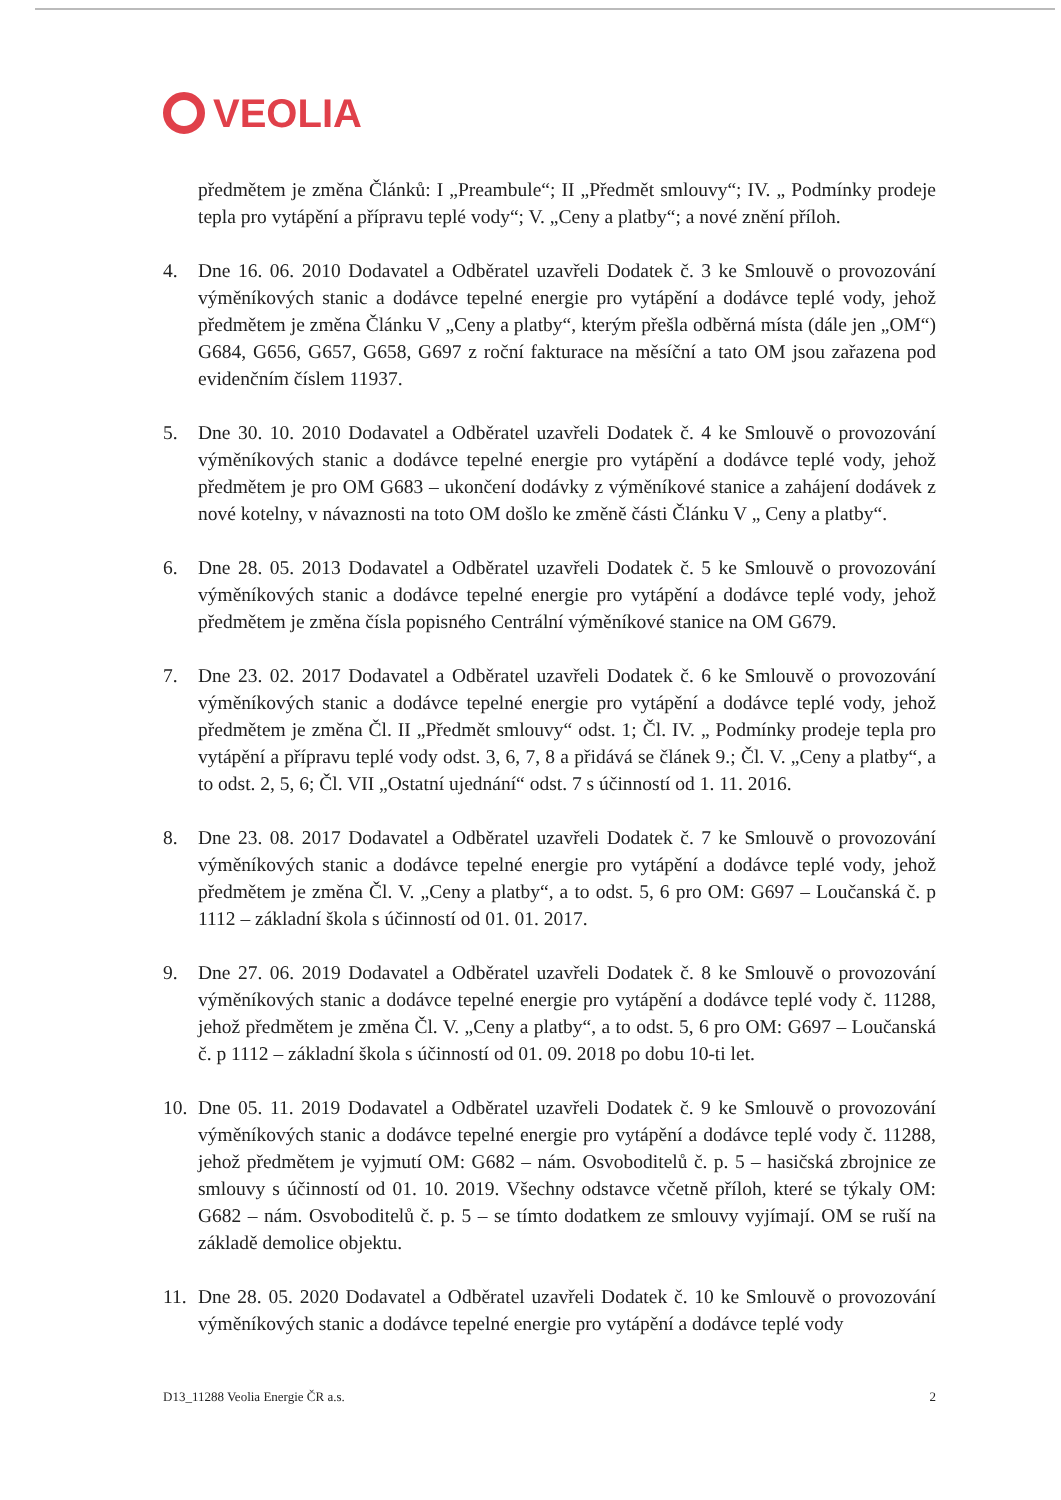VEOLIA
předmětem je změna Článků: I „Preambule“; II „Předmět smlouvy“; IV. „ Podmínky prodeje tepla pro vytápění a přípravu teplé vody“; V. „Ceny a platby“; a nové znění příloh.
4. Dne 16. 06. 2010 Dodavatel a Odběratel uzavřeli Dodatek č. 3 ke Smlouvě o provozování výměníkových stanic a dodávce tepelné energie pro vytápění a dodávce teplé vody, jehož předmětem je změna Článku V „Ceny a platby“, kterým přešla odběrná místa (dále jen „OM“) G684, G656, G657, G658, G697 z roční fakturace na měsíční a tato OM jsou zařazena pod evidenčním číslem 11937.
5. Dne 30. 10. 2010 Dodavatel a Odběratel uzavřeli Dodatek č. 4 ke Smlouvě o provozování výměníkových stanic a dodávce tepelné energie pro vytápění a dodávce teplé vody, jehož předmětem je pro OM G683 – ukončení dodávky z výměníkové stanice a zahájení dodávek z nové kotelny, v návaznosti na toto OM došlo ke změně části Článku V „ Ceny a platby“.
6. Dne 28. 05. 2013 Dodavatel a Odběratel uzavřeli Dodatek č. 5 ke Smlouvě o provozování výměníkových stanic a dodávce tepelné energie pro vytápění a dodávce teplé vody, jehož předmětem je změna čísla popisného Centrální výměníkové stanice na OM G679.
7. Dne 23. 02. 2017 Dodavatel a Odběratel uzavřeli Dodatek č. 6 ke Smlouvě o provozování výměníkových stanic a dodávce tepelné energie pro vytápění a dodávce teplé vody, jehož předmětem je změna Čl. II „Předmět smlouvy“ odst. 1; Čl. IV. „ Podmínky prodeje tepla pro vytápění a přípravu teplé vody odst. 3, 6, 7, 8 a přidává se článek 9.; Čl. V. „Ceny a platby“, a to odst. 2, 5, 6; Čl. VII „Ostatní ujednání“ odst. 7 s účinností od 1. 11. 2016.
8. Dne 23. 08. 2017 Dodavatel a Odběratel uzavřeli Dodatek č. 7 ke Smlouvě o provozování výměníkových stanic a dodávce tepelné energie pro vytápění a dodávce teplé vody, jehož předmětem je změna Čl. V. „Ceny a platby“, a to odst. 5, 6 pro OM: G697 – Loučanská č. p 1112 – základní škola s účinností od 01. 01. 2017.
9. Dne 27. 06. 2019 Dodavatel a Odběratel uzavřeli Dodatek č. 8 ke Smlouvě o provozování výměníkových stanic a dodávce tepelné energie pro vytápění a dodávce teplé vody č. 11288, jehož předmětem je změna Čl. V. „Ceny a platby“, a to odst. 5, 6 pro OM: G697 – Loučanská č. p 1112 – základní škola s účinností od 01. 09. 2018 po dobu 10-ti let.
10.
Dne 05. 11. 2019 Dodavatel a Odběratel uzavřeli Dodatek č. 9 ke Smlouvě o provozování výměníkových stanic a dodávce tepelné energie pro vytápění a dodávce teplé vody č. 11288, jehož předmětem je vyjmutí OM: G682 – nám. Osvoboditelů č. p. 5 – hasičská zbrojnice ze smlouvy s účinností od 01. 10. 2019. Všechny odstavce včetně příloh, které se týkaly OM: G682 – nám. Osvoboditelů č. p. 5 – se tímto dodatkem ze smlouvy vyjímají. OM se ruší na základě demolice objektu.
11.
Dne 28. 05. 2020 Dodavatel a Odběratel uzavřeli Dodatek č. 10 ke Smlouvě o provozování výměníkových stanic a dodávce tepelné energie pro vytápění a dodávce teplé vody
D13_11288 Veolia Energie ČR a.s. 2